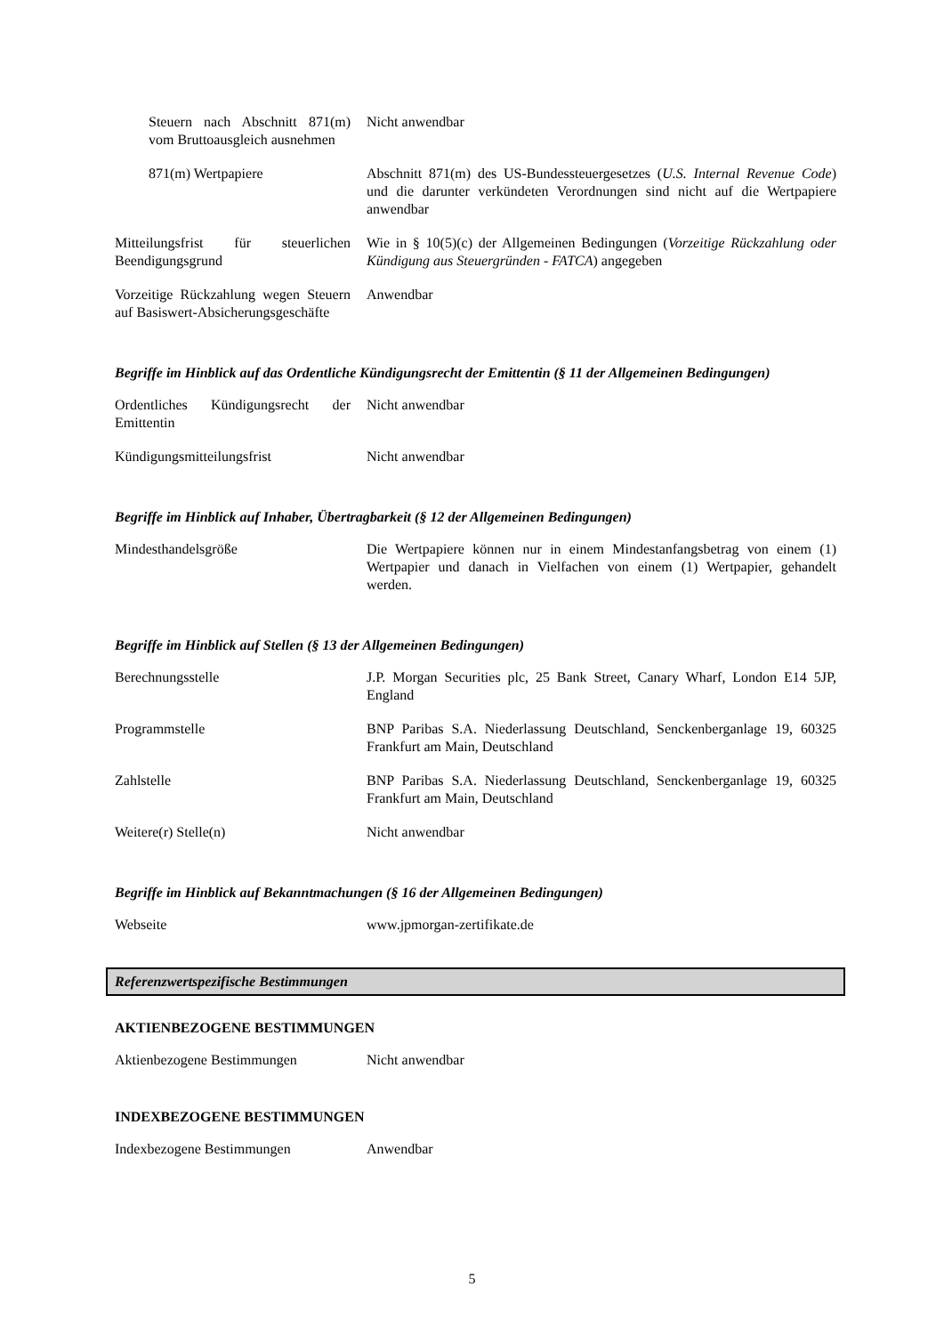| Steuern nach Abschnitt 871(m) vom Bruttoausgleich ausnehmen | Nicht anwendbar |
| 871(m) Wertpapiere | Abschnitt 871(m) des US-Bundessteuergesetzes ( U.S. Internal Revenue Code ) und die darunter verkündeten Verordnungen sind nicht auf die Wertpapiere anwendbar |
| Mitteilungsfrist für steuerlichen Beendigungsgrund | Wie in § 10(5)(c) der Allgemeinen Bedingungen ( Vorzeitige Rückzahlung oder Kündigung aus Steuergründen - FATCA ) angegeben |
| Vorzeitige Rückzahlung wegen Steuern auf Basiswert-Absicherungsgeschäfte | Anwendbar |
Begriffe im Hinblick auf das Ordentliche Kündigungsrecht der Emittentin (§ 11 der Allgemeinen Bedingungen)
| Ordentliches Kündigungsrecht der Emittentin | Nicht anwendbar |
| Kündigungsmitteilungsfrist | Nicht anwendbar |
Begriffe im Hinblick auf Inhaber, Übertragbarkeit (§ 12 der Allgemeinen Bedingungen)
| Mindesthandelsgröße | Die Wertpapiere können nur in einem Mindestanfangsbetrag von einem (1) Wertpapier und danach in Vielfachen von einem (1) Wertpapier, gehandelt werden. |
Begriffe im Hinblick auf Stellen (§ 13 der Allgemeinen Bedingungen)
| Berechnungsstelle | J.P. Morgan Securities plc, 25 Bank Street, Canary Wharf, London E14 5JP, England |
| Programmstelle | BNP Paribas S.A. Niederlassung Deutschland, Senckenberganlage 19, 60325 Frankfurt am Main, Deutschland |
| Zahlstelle | BNP Paribas S.A. Niederlassung Deutschland, Senckenberganlage 19, 60325 Frankfurt am Main, Deutschland |
| Weitere(r) Stelle(n) | Nicht anwendbar |
Begriffe im Hinblick auf Bekanntmachungen (§ 16 der Allgemeinen Bedingungen)
| Webseite | www.jpmorgan-zertifikate.de |
Referenzwertspezifische Bestimmungen
AKTIENBEZOGENE BESTIMMUNGEN
| Aktienbezogene Bestimmungen | Nicht anwendbar |
INDEXBEZOGENE BESTIMMUNGEN
| Indexbezogene Bestimmungen | Anwendbar |
5